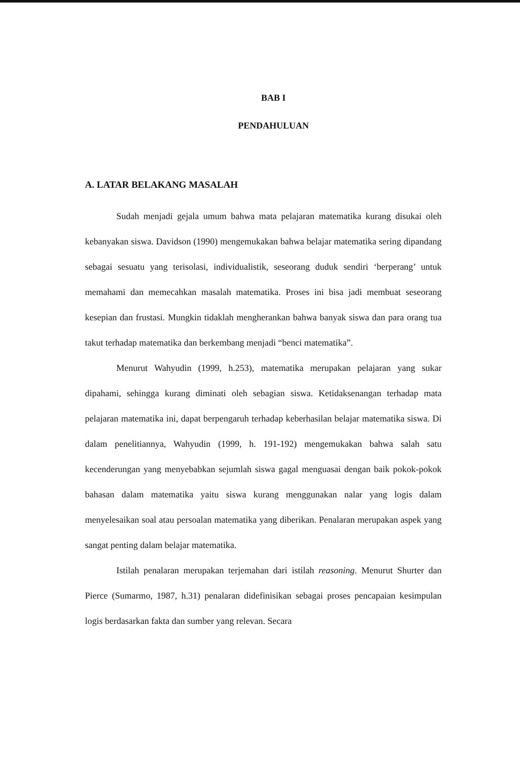BAB I
PENDAHULUAN
A. LATAR BELAKANG MASALAH
Sudah menjadi gejala umum bahwa mata pelajaran matematika kurang disukai oleh kebanyakan siswa. Davidson (1990) mengemukakan bahwa belajar matematika sering dipandang sebagai sesuatu yang terisolasi, individualistik, seseorang duduk sendiri ‘berperang’ untuk memahami dan memecahkan masalah matematika. Proses ini bisa jadi membuat seseorang kesepian dan frustasi. Mungkin tidaklah mengherankan bahwa banyak siswa dan para orang tua takut terhadap matematika dan berkembang menjadi “benci matematika”.
Menurut Wahyudin (1999, h.253), matematika merupakan pelajaran yang sukar dipahami, sehingga kurang diminati oleh sebagian siswa. Ketidaksenangan terhadap mata pelajaran matematika ini, dapat berpengaruh terhadap keberhasilan belajar matematika siswa. Di dalam penelitiannya, Wahyudin (1999, h. 191-192) mengemukakan bahwa salah satu kecenderungan yang menyebabkan sejumlah siswa gagal menguasai dengan baik pokok-pokok bahasan dalam matematika yaitu siswa kurang menggunakan nalar yang logis dalam menyelesaikan soal atau persoalan matematika yang diberikan. Penalaran merupakan aspek yang sangat penting dalam belajar matematika.
Istilah penalaran merupakan terjemahan dari istilah reasoning. Menurut Shurter dan Pierce (Sumarmo, 1987, h.31) penalaran didefinisikan sebagai proses pencapaian kesimpulan logis berdasarkan fakta dan sumber yang relevan. Secara